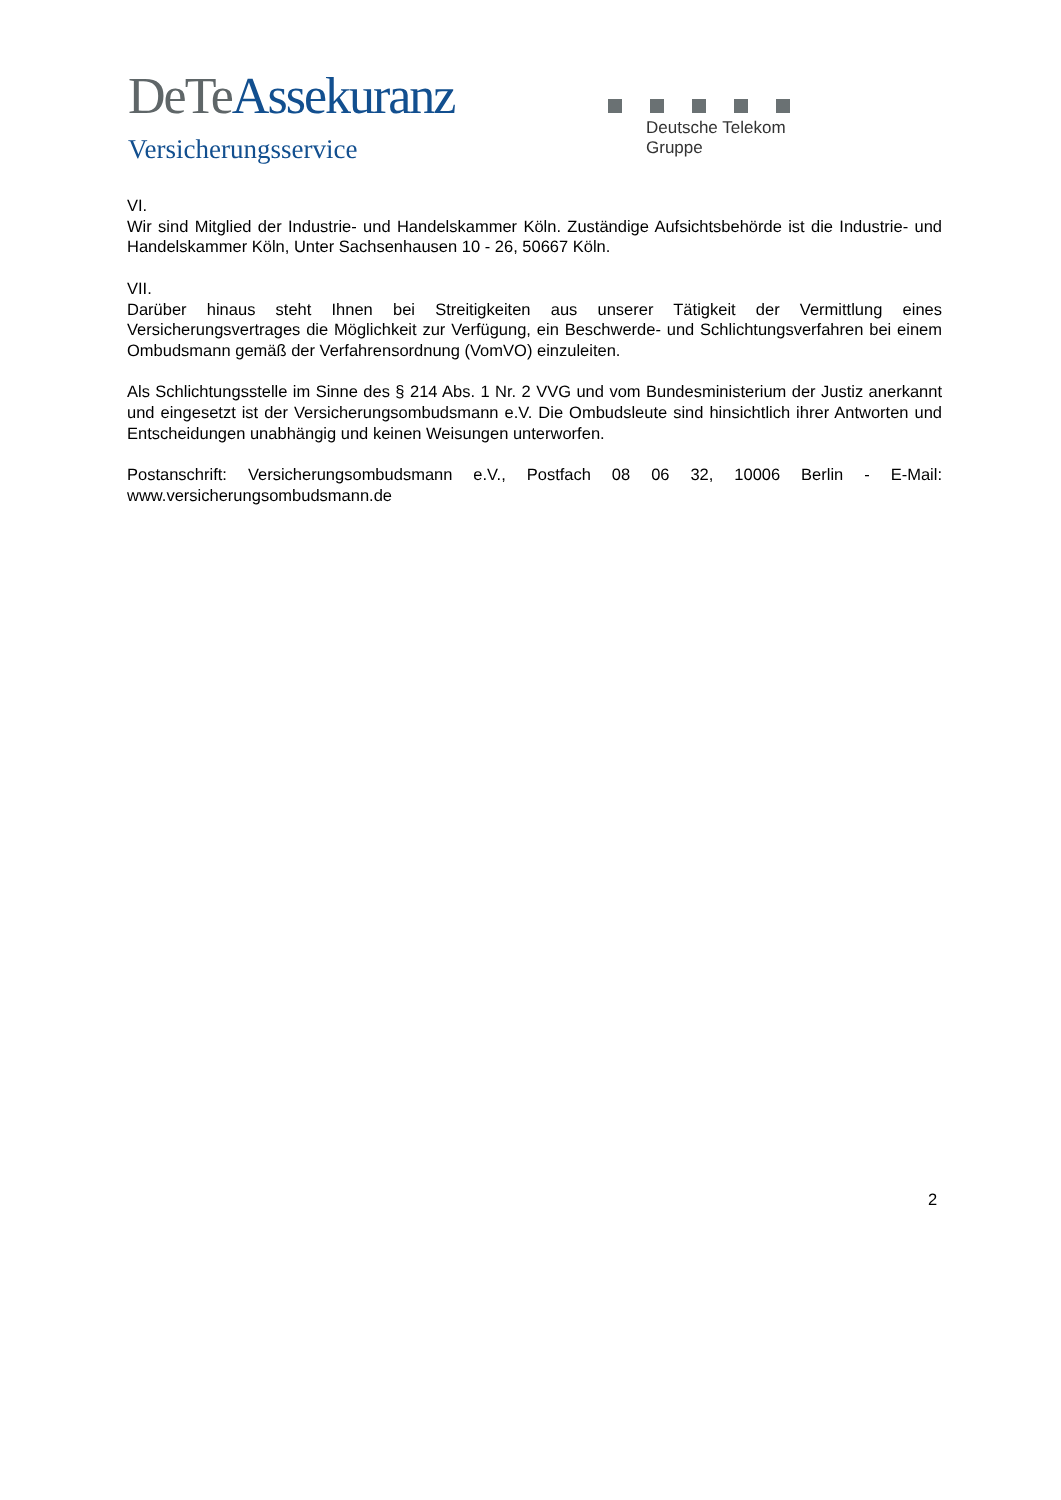DeTe Assekuranz
Versicherungsservice
Deutsche Telekom Gruppe
VI.
Wir sind Mitglied der Industrie- und Handelskammer Köln. Zuständige Aufsichtsbehörde ist die Industrie- und Handelskammer Köln, Unter Sachsenhausen 10 - 26, 50667 Köln.
VII.
Darüber hinaus steht Ihnen bei Streitigkeiten aus unserer Tätigkeit der Vermittlung eines Versicherungsvertrages die Möglichkeit zur Verfügung, ein Beschwerde- und Schlichtungsverfahren bei einem Ombudsmann gemäß der Verfahrensordnung (VomVO) einzuleiten.
Als Schlichtungsstelle im Sinne des § 214 Abs. 1 Nr. 2 VVG und vom Bundesministerium der Justiz anerkannt und eingesetzt ist der Versicherungsombudsmann e.V. Die Ombudsleute sind hinsichtlich ihrer Antworten und Entscheidungen unabhängig und keinen Weisungen unterworfen.
Postanschrift: Versicherungsombudsmann e.V., Postfach 08 06 32, 10006 Berlin - E-Mail: www.versicherungsombudsmann.de
2